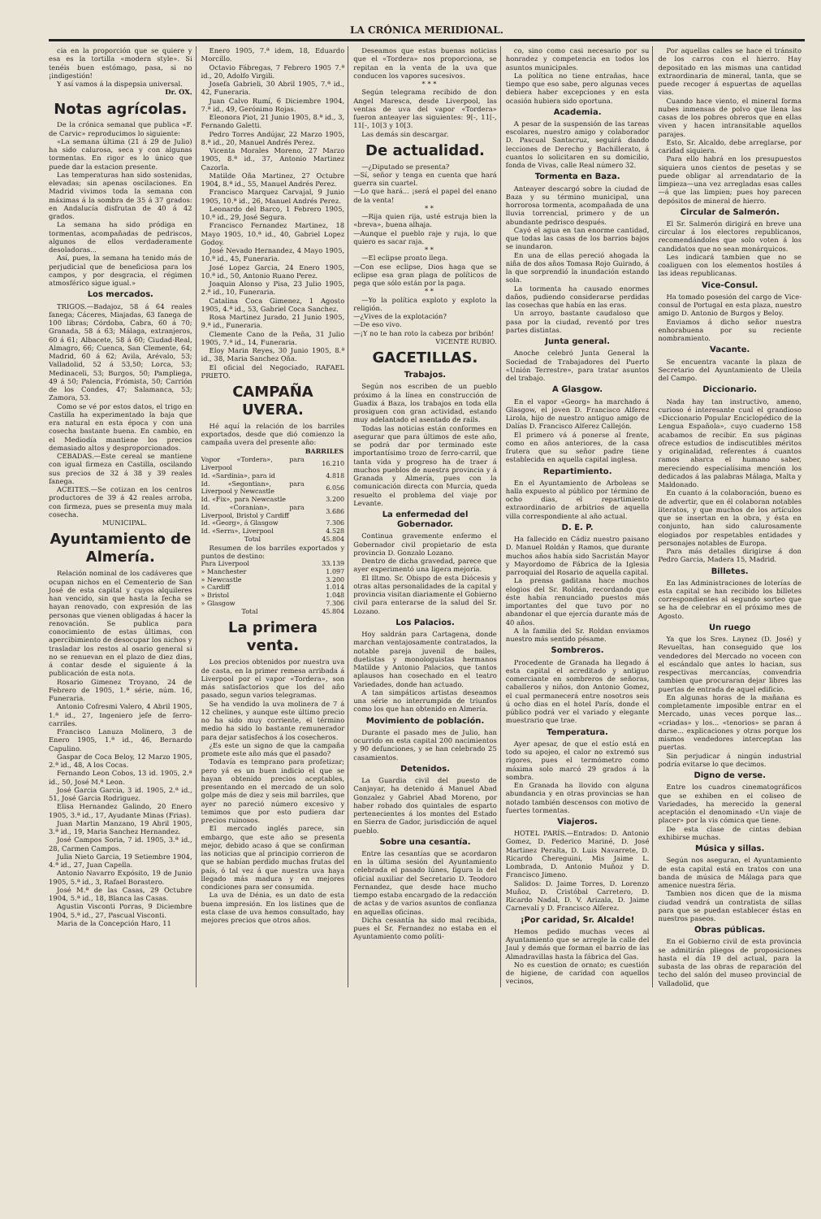LA CRÓNICA MERIDIONAL.
cia en la proporción que se quiere y esa es la tortilla «modern style». Si tenéis buen estómago, pasa, si no ¡indigestión!
Y así vamos á la dispepsia universal.
Dr. OX.
Notas agrícolas.
De la crónica semanal que publica «F. de Carvic» reproducimos lo siguiente:
«La semana última (21 á 29 de Julio) ha sido calurosa, seca y con algunas tormentas. En rigor es lo único que puede dar la estacion presente.
Las temperaturas han sido sostenidas, elevadas; sin apenas oscilaciones. En Madrid vivimos toda la semana con máximas á la sombra de 35 á 37 grados: en Andalucía disfrutan de 40 á 42 grados.
La semana ha sido pródiga en tormentas, acompañadas de pedriscos, algunos de ellos verdaderamente desoladoras...
Así, pues, la semana ha tenido más de perjudicial que de beneficiosa para los campos, y por desgracia, el régimen atmosférico sigue igual.»
Los mercados.
TRIGOS.—Badajoz, 58 á 64 reales fanega; Cáceres, Miajadas, 63 fanega de 100 libras; Córdoba, Cabra, 60 á 70; Granada, 58 á 63; Málaga, extranjeros, 60 á 61; Albacete, 58 á 60; Ciudad-Real, Almagro, 66; Cuenca, San Clemente, 64; Madrid, 60 á 62; Avila, Arévalo, 53; Valladolid, 52 á 53,50; Lorca, 53; Medinaceli, 53; Burgos, 50; Pampliega, 49 á 50; Palencia, Frómista, 50; Carrión de los Condes, 47; Salamanca, 53; Zamora, 53.
Como se vé por estos datos, el trigo en Castilla ha experimentado la baja que era natural en esta época y con una cosecha bastante buena. En cambio, en el Mediodía mantiene los precios demasiado altos y desproporcionados.
CEBADAS.—Este cereal se mantiene con igual firmeza en Castilla, oscilando sus precios de 32 á 38 y 39 reales fanega.
ACEITES.—Se cotizan en los centros productores de 39 á 42 reales arroba, con firmeza, pues se presenta muy mala cosecha.
MUNICIPAL.
Ayuntamiento de Almería.
Relación nominal de los cadáveres que ocupan nichos en el Cementerio de San José de esta capital y cuyos alquileres han vencido, sin que hasta la fecha se hayan renovado, con expresión de las personas que vienen obligadas á hacer la renovación. Se publica para conocimiento de estas últimas, con apercibimiento de desocupar los nichos y trasladar los restos al osario general si no se renuevan en el plazo de diez dias, á contar desde el siguiente á la publicación de esta nota.
Rosario Gimenez Troyano, 24 de Febrero de 1905, 1.ª série, núm. 16, Funeraria.
Antonio Cofresmi Valero, 4 Abril 1905, 1.ª id., 27, Ingeniero jefe de ferro-carriles.
Francisco Lanuza Molinero, 3 de Enero 1905, 1.ª id., 46, Bernardo Capulino.
Gaspar de Coca Beloy, 12 Marzo 1905, 2.ª id., 48, A los Cocas.
Fernando Leon Cobos, 13 id. 1905, 2.ª id., 50, José M.ª Leon.
José Garcia Garcia, 3 id. 1905, 2.ª id., 51, José Garcia Rodriguez.
Elisa Hernandez Galindo, 20 Enero 1905, 3.ª id., 17, Ayudante Minas (Frias).
Juan Martin Manzano, 19 Abril 1905, 3.ª id., 19, Maria Sanchez Hernandez.
José Campos Soria, 7 id. 1905, 3.ª id., 28, Carmen Campos.
Julia Nieto Garcia, 19 Setiembre 1904, 4.ª id., 27, Juan Capella.
Antonio Navarro Expósito, 19 de Junio 1905, 5.ª id., 3, Rafael Borastero.
José M.ª de las Casas, 29 Octubre 1904, 5.ª id., 18, Blanca las Casas.
Agustin Visconti Porras, 9 Diciembre 1904, 5.ª id., 27, Pascual Visconti.
Maria de la Concepción Haro, 11
Enero 1905, 7.ª idem, 18, Eduardo Morcillo.
Octavio Fábregas, 7 Febrero 1905 7.ª id., 20, Adolfo Virgili.
Josefa Gabrieli, 30 Abril 1905, 7.ª id., 42, Funeraria.
Juan Calvo Rumí, 6 Diciembre 1904, 7.ª id., 49, Gerónimo Rojas.
Eleonora Piot, 21 Junio 1905, 8.ª id., 3, Fernando Galetti.
Pedro Torres Andújar, 22 Marzo 1905, 8.ª id., 20, Manuel Andrés Perez.
Vicenta Morales Moreno, 27 Marzo 1905, 8.ª id., 37, Antonio Martinez Cazorla.
Matilde Oña Martinez, 27 Octubre 1904, 8.ª id., 55, Manuel Andrés Perez.
Francisco Marquez Carvajal, 9 Junio 1905, 10.ª id., 26, Manuel Andrés Perez.
Leonardo del Barco, 1 Febrero 1905, 10.ª id., 29, José Segura.
Francisco Fernandez Martinez, 18 Mayo 1905, 10.ª id., 40, Gabriel Lopez Godoy.
José Nevado Hernandez, 4 Mayo 1905, 10.ª id., 45, Funeraria.
José Lopez Garcia, 24 Enero 1905, 10.ª id., 50, Antonio Ruano Perez.
Joaquin Alonso y Pisa, 23 Julio 1905, 2.ª id., 10, Funeraria.
Catalina Coca Gimenez, 1 Agosto 1905, 4.ª id., 53, Gabriel Coca Sanchez.
Rosa Martinez Jurado, 21 Junio 1905, 9.ª id., Funeraria.
Clemente Cano de la Peña, 31 Julio 1905, 7.ª id., 14, Funeraria.
Eloy Marin Reyes, 30 Junio 1905, 8.ª id., 38, Maria Sanchez Oña.
El oficial del Negociado, RAFAEL PRIETO.
CAMPAÑA UVERA.
Hé aquí la relación de los barriles exportados, desde que dió comienzo la campaña uvera del presente año:
| | BARRILES |
| --- | --- |
| Vapor «Tordera», para Liverpool | 16.210 |
| Id. «Sardinia», para id | 4.818 |
| Id. «Segontian», para Liverpool y Newcastle | 6.056 |
| Id. «Fix», para Newcastle | 3.200 |
| Id. «Coranian», para Liverpool, Bristol y Cardiff | 3.686 |
| Id. «Georg», á Glasgow | 7.306 |
| Id. «Serra», Liverpool | 4.528 |
| Total | 45.804 |
Resumen de los barriles exportados y puntos de destino:
| Para Liverpool | 33.139 |
| » Manchester | 1.097 |
| » Newcastle | 3.200 |
| » Cardiff | 1.014 |
| » Bristol | 1.048 |
| » Glasgow | 7.306 |
| Total | 45.804 |
La primera venta.
Los precios obtenidos por nuestra uva de casta, en la primer remesa arribada á Liverpool por el vapor «Tordera», son más satisfactorios que los del año pasado, segun varios telegramas.
Se ha vendido la uva molinera de 7 á 12 chelines, y aunque este último precio no ha sido muy corriente, el término medio ha sido lo bastante remunerador para dejar satisfechos á los cosecheros.
¿Es este un signo de que la campaña promete este año más que el pasado?
Todavía es temprano para profetizar; pero yá es un buen indicio el que se hayan obtenido precios aceptables, presentando en el mercado de un solo golpe más de diez y seis mil barriles, que ayer no pareció número excesivo y temimos que por esto pudiera dar precios ruinosos.
El mercado inglés parece, sin embargo, que este año se presenta mejor, debido acaso á que se confirman las noticias que al principio corrieron de que se habían perdido muchas frutas del país, ó tal vez á que nuestra uva haya llegado más madura y en mejores condiciones para ser consumida.
La uva de Dénia, es un dato de esta buena impresión. En los listines que de esta clase de uva hemos consultado, hay mejores precios que otros años.
Deseamos que estas buenas noticias que el «Tordera» nos proporciona, se repitan en la venta de la uva que conducen los vapores sucesivos.
* * *
Según telegrama recibido de don Angel Maresca, desde Liverpool, las ventas de uva del vapor «Tordera» fueron anteayer las siguientes: 9[-, 11[-, 11[-, 10[3 y 10[3.
Las demás sin descargar.
De actualidad.
—¿Diputado se presenta?
—Sí, señor y tenga en cuenta que hará guerra sin cuartel.
—Lo que hará... ¡será el papel del enano de la venta!
* *
—Rija quien rija, usté estruja bien la «breva», buena alhaja.
—Aunque el pueblo raje y ruja, lo que quiero es sacar raja.
* *
—El eclipse pronto llega.
—Con ese eclipse, Dios haga que se eclipse esa gran plaga de políticos de pega que sólo están por la paga.
* *
—Yo la política exploto y exploto la religión.
—¿Vives de la explotación?
—De eso vivo.
—¡Y no te han roto la cabeza por bribón!
VICENTE RUBIO.
GACETILLAS.
Trabajos.
Según nos escriben de un pueblo próximo á la línea en construcción de Guadix á Baza, los trabajos en toda ella prosiguen con gran actividad, estando muy adelantado el asentado de rails.
Todas las noticias están conformes en asegurar que para últimos de este año, se podrá dar por terminado este importantísimo trozo de ferro-carril, que tanta vida y progreso ha de traer á muchos pueblos de nuestra provincia y á Granada y Almería, pues con la comunicación directa con Murcia, queda resuelto el problema del viaje por Levante.
La enfermedad del Gobernador.
Continua gravemente enfermo el Gobernador civil propietario de esta provincia D. Gonzalo Lozano.
Dentro de dicha gravedad, parece que ayer experimentó una ligera mejoría.
El Iltmo. Sr. Obispo de esta Diócesis y otras altas personalidades de la capital y provincia visitan diariamente el Gobierno civil para enterarse de la salud del Sr. Lozano.
Los Palacios.
Hoy saldrán para Cartagena, donde marchan ventajosamente contratados, la notable pareja juvenil de bailes, duetistas y monologuistas hermanos Matilde y Antonio Palacios, que tantos aplausos han cosechado en el teatro Variedades, donde han actuado.
A tan simpáticos artistas deseamos una série no interrumpida de triunfos como los que han obtenido en Almería.
Movimiento de población.
Durante el pasado mes de Julio, han ocurrido en esta capital 200 nacimientos y 90 defunciones, y se han celebrado 25 casamientos.
Detenidos.
La Guardia civil del puesto de Canjayar, ha detenido á Manuel Abad Gonzalez y Gabriel Abad Moreno, por haber robado dos quintales de esparto pertenecientes á los montes del Estado en Sierra de Gador, jurisdicción de aquel pueblo.
Sobre una cesantía.
Entre las cesantías que se acordaron en la última sesión del Ayuntamiento celebrada el pasado lúnes, figura la del oficial auxiliar del Secretario D. Teodoro Fernandez, que desde hace mucho tiempo estaba encargado de la redacción de actas y de varios asuntos de confianza en aquellas oficinas.
Dicha cesantía ha sido mal recibida, pues el Sr. Fernandez no estaba en el Ayuntamiento como políti-
co, sino como casi necesario por su honradez y competencia en todos los asuntos municipales.
La política no tiene entrañas, hace tiempo que eso sabe, pero algunas veces debiera haber excepciones y en esta ocasión hubiera sido oportuna.
Academia.
A pesar de la suspensión de las tareas escolares, nuestro amigo y colaborador D. Pascual Santacruz, seguirá dando lecciones de Derecho y Bachillerato, á cuantos lo solicitaren en su domicilio, fonda de Vivas, calle Real número 32.
Tormenta en Baza.
Anteayer descargó sobre la ciudad de Baza y su término municipal, una horrorosa tormenta, acompañada de una lluvia torrencial, primero y de un abundante pedrisco después.
Cayó el agua en tan enorme cantidad, que todas las casas de los barrios bajos se inundaron.
En una de ellas pereció ahogada la niña de dos años Tomasa Rojo Guirado, á la que sorprendió la inundación estando sola.
La tormenta ha causado enormes daños, pudiendo considerarse perdidas las cosechas que había en las eras.
Un arroyo, bastante caudaloso que pasa por la ciudad, reventó por tres partes distintas.
Junta general.
Anoche celebró Junta General la Sociedad de Trabajadores del Puerto «Unión Terrestre», para tratar asuntos del trabajo.
A Glasgow.
En el vapor «Georg» ha marchado á Glasgow, el joven D. Francisco Alferez Lirola, hijo de nuestro antiguo amigo de Dalías D. Francisco Alferez Callejón.
El primero vá á ponerse al frente, como en años anteriores, de la casa frutera que su señor padre tiene establecida en aquella capital inglesa.
Repartimiento.
En el Ayuntamiento de Arboleas se halla expuesto al público por término de ocho dias, el repartimiento extraordinario de arbitrios de aquella villa correspondiente al año actual.
D. E. P.
Ha fallecido en Cádiz nuestro paisano D. Manuel Roldán y Ramos, que durante muchos años había sido Sacristán Mayor y Mayordomo de Fábrica de la Iglesia parroquial del Rosario de aquella capital.
La prensa gaditana hace muchos elogios del Sr. Roldán, recordando que éste había renunciado puestos más importantes del que tuvo por no abandonar el que ejercía durante más de 40 años.
A la familia del Sr. Roldan enviamos nuestro más sentido pésame.
Sombreros.
Procedente de Granada ha llegado á esta capital el acreditado y antiguo comerciante en sombreros de señoras, caballeros y niños, don Antonio Gomez, el cual permanecerá entre nosotros seis ú ocho dias en el hotel París, donde el público podrá ver el variado y elegante muestrario que trae.
Temperatura.
Ayer apesar, de que el estío está en todo su apojeo, el calor no extremó sus rigores, pues el termómetro como máxima solo marcó 29 grados á la sombra.
En Granada ha llovido con alguna abundancia y en otras provincias se han notado también descensos con motivo de fuertes tormentas.
Viajeros.
HOTEL PARÍS.—Entrados: D. Antonio Gomez, D. Federico Mariné, D. José Martinez Peralta, D. Luis Navarrete, D. Ricardo Chereguini, Mis Jaime L. Lombrada, D. Antonio Muñoz y D. Francisco Jimeno.
Salidos: D. Jaime Torres, D. Lorenzo Muñoz, D. Cristóbal Carretero, D. Ricardo Nadal, D. V. Arizala, D. Jaime Carnevalí y D. Francisco Alferez.
¡Por caridad, Sr. Alcalde!
Hemos pedido muchas veces al Ayuntamiento que se arregle la calle del Jaul y demás que forman el barrio de las Almadravillas hasta la fábrica del Gas.
No es cuestion de ornato; es cuestión de higiene, de caridad con aquellos vecinos,
Por aquellas calles se hace el tránsito de los carros con el hierro. Hay depositado en las mismas una cantidad extraordinaria de mineral, tanta, que se puede recoger á espuertas de aquellas vias.
Cuando hace viento, el mineral forma nubes inmensas de polvo que llena las casas de los pobres obreros que en ellas viven y hacen intransitable aquellos parajes.
Esto, Sr. Alcaldo, debe arreglarse, por caridad siquiera.
Para ello habrá en los presupuestos siquiera unos cientos de pesetas y se puede obligar al arrendatario de la limpieza—una vez arregladas esas calles—á que las limpien; pues hoy parecen depósitos de mineral de hierro.
Circular de Salmerón.
El Sr. Salmerón dirigirá en breve una circular á los electores republicanos, recomendándoles que solo voten á los candidatos que no sean monárquicos.
Les indicará tambien que no se coaliguen con los elementos hostiles á las ideas republicanas.
Vice-Consul.
Ha tomado posesión del cargo de Vice-consul de Portugal en esta plaza, nuestro amigo D. Antonio de Burgos y Beloy.
Enviamos á dicho señor nuestra enhorabuena por su reciente nombramiento.
Vacante.
Se encuentra vacante la plaza de Secretario del Ayuntamiento de Uleila del Campo.
Diccionario.
Nada hay tan instructivo, ameno, curioso é interesante cual el grandioso «Diccionario Popular Enciclopédico de la Lengua Española», cuyo cuaderno 158 acabamos de recibir. En sus páginas ofrece estudios de indiscutibles méritos y originalidad, referentes á cuantos ramos abarca el humano saber, mereciendo especialísima mención los dedicados á las palabras Málaga, Malta y Maldonado.
En cuanto á la colaboración, bueno es de advertir, que en él colaboran notables literatos, y que muchos de los artículos que se insertan en la obra, y ésta en conjunto, han sido calurosamente elogiados por respetables entidades y personajes notables de Europa.
Para más detalles dirigirse á don Pedro Garcia, Madera 15, Madrid.
Billetes.
En las Administraciones de loterías de esta capital se han recibido los billetes correspondientes al segundo sorteo que se ha de celebrar en el próximo mes de Agosto.
Un ruego
Ya que los Sres. Laynez (D. José) y Revueltas, han conseguido que los vendedores del Mercado no voceen con el escándalo que antes lo hacian, sus respectivas mercancías, convendria tambien que procuraran dejar libres las puertas de entrada de aquel edificio.
En algunas horas de la mañana es completamente imposible entrar en el Mercado, unas veces porque las... «criadas» y los... «tenorios» se paran á darse... explicaciones y otras porque los mismos vendedores interceptan las puertas.
Sin perjudicar á ningún industrial podría evitarse lo que decimos.
Digno de verse.
Entre los cuadros cinematográficos que se exhiben en el coliseo de Variedades, ha merecido la general aceptación el denominado «Un viaje de placer» por la vis cómica que tiene.
De esta clase de cintas debian exhibirse muchas.
Música y sillas.
Según nos aseguran, el Ayuntamiento de esta capital está en tratos con una banda de música de Málaga para que amenice nuestra féria.
Tambien nos dicen que de la misma ciudad vendrá un contratista de sillas para que se puedan establecer éstas en nuestros paseos.
Obras públicas.
En el Gobierno civil de esta provincia se admitirán pliegos de proposiciones hasta el día 19 del actual, para la subasta de las obras de reparación del techo del salón del museo provincial de Valladolid, que